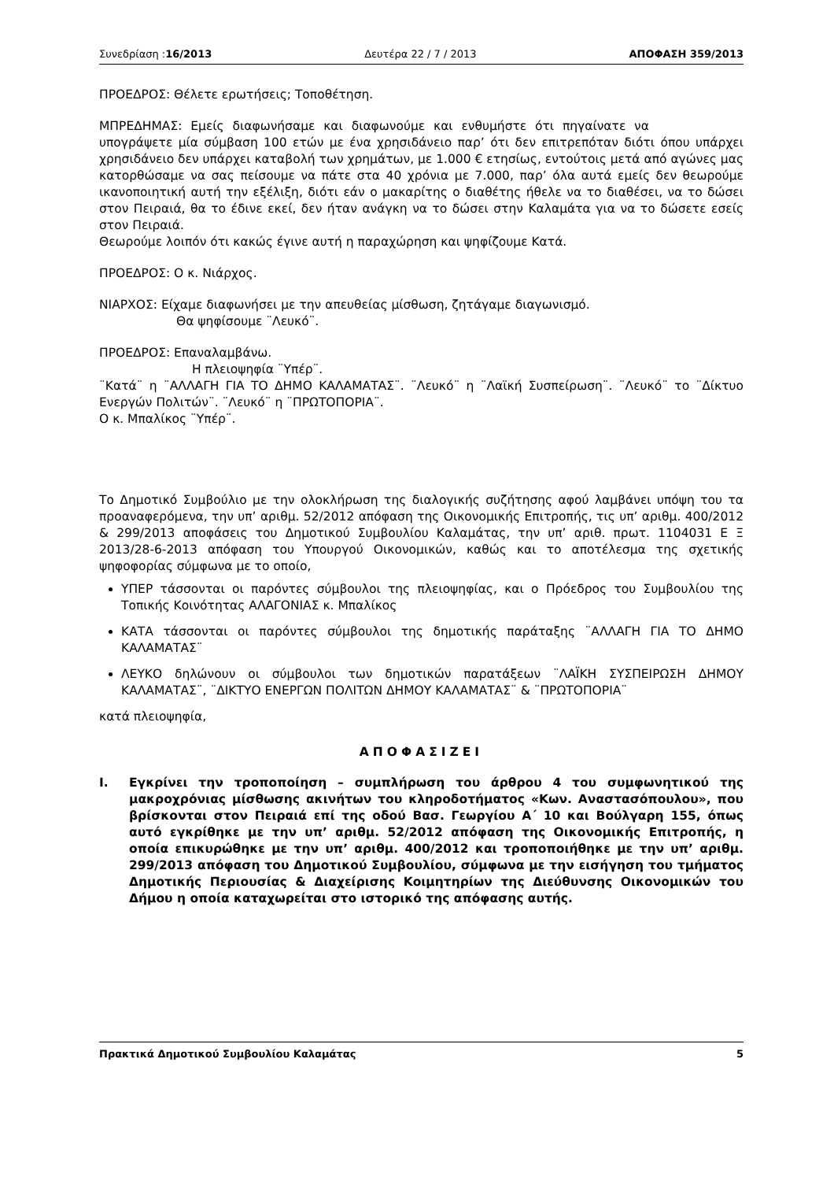Συνεδρίαση :16/2013 Δευτέρα 22 / 7 / 2013 ΑΠΟΦΑΣΗ 359/2013
ΠΡΟΕΔΡΟΣ: Θέλετε ερωτήσεις; Τοποθέτηση.
ΜΠΡΕΔΗΜΑΣ: Εμείς διαφωνήσαμε και διαφωνούμε και ενθυμήστε ότι πηγαίνατε να υπογράψετε μία σύμβαση 100 ετών με ένα χρησιδάνειο παρ’ ότι δεν επιτρεπόταν διότι όπου υπάρχει χρησιδάνειο δεν υπάρχει καταβολή των χρημάτων, με 1.000 € ετησίως, εντούτοις μετά από αγώνες μας κατορθώσαμε να σας πείσουμε να πάτε στα 40 χρόνια με 7.000, παρ’ όλα αυτά εμείς δεν θεωρούμε ικανοποιητική αυτή την εξέλιξη, διότι εάν ο μακαρίτης ο διαθέτης ήθελε να το διαθέσει, να το δώσει στον Πειραιά, θα το έδινε εκεί, δεν ήταν ανάγκη να το δώσει στην Καλαμάτα για να το δώσετε εσείς στον Πειραιά.
Θεωρούμε λοιπόν ότι κακώς έγινε αυτή η παραχώρηση και ψηφίζουμε Κατά.
ΠΡΟΕΔΡΟΣ: Ο κ. Νιάρχος.
ΝΙΑΡΧΟΣ: Είχαμε διαφωνήσει με την απευθείας μίσθωση, ζητάγαμε διαγωνισμό.
Θα ψηφίσουμε ¨Λευκό¨.
ΠΡΟΕΔΡΟΣ: Επαναλαμβάνω.
Η πλειοψηφία ¨Υπέρ¨.
¨Κατά¨ η ¨ΑΛΛΑΓΗ ΓΙΑ ΤΟ ΔΗΜΟ ΚΑΛΑΜΑΤΑΣ¨. ¨Λευκό¨ η ¨Λαϊκή Συσπείρωση¨. ¨Λευκό¨ το ¨Δίκτυο Ενεργών Πολιτών¨. ¨Λευκό¨ η ¨ΠΡΩΤΟΠΟΡΙΑ¨.
Ο κ. Μπαλίκος ¨Υπέρ¨.
Το Δημοτικό Συμβούλιο με την ολοκλήρωση της διαλογικής συζήτησης αφού λαμβάνει υπόψη του τα προαναφερόμενα, την υπ’ αριθμ. 52/2012 απόφαση της Οικονομικής Επιτροπής, τις υπ’ αριθμ. 400/2012 & 299/2013 αποφάσεις του Δημοτικού Συμβουλίου Καλαμάτας, την υπ’ αριθ. πρωτ. 1104031 Ε Ξ 2013/28-6-2013 απόφαση του Υπουργού Οικονομικών, καθώς και το αποτέλεσμα της σχετικής ψηφοφορίας σύμφωνα με το οποίο,
ΥΠΕΡ τάσσονται οι παρόντες σύμβουλοι της πλειοψηφίας, και ο Πρόεδρος του Συμβουλίου της Τοπικής Κοινότητας ΑΛΑΓΟΝΙΑΣ κ. Μπαλίκος
ΚΑΤΑ τάσσονται οι παρόντες σύμβουλοι της δημοτικής παράταξης ¨ΑΛΛΑΓΗ ΓΙΑ ΤΟ ΔΗΜΟ ΚΑΛΑΜΑΤΑΣ¨
ΛΕΥΚΟ δηλώνουν οι σύμβουλοι των δημοτικών παρατάξεων ¨ΛΑΪΚΗ ΣΥΣΠΕΙΡΩΣΗ ΔΗΜΟΥ ΚΑΛΑΜΑΤΑΣ¨, ¨ΔΙΚΤΥΟ ΕΝΕΡΓΩΝ ΠΟΛΙΤΩΝ ΔΗΜΟΥ ΚΑΛΑΜΑΤΑΣ¨ & ¨ΠΡΩΤΟΠΟΡΙΑ¨
κατά πλειοψηφία,
ΑΠΟΦΑΣΙΖΕΙ
Ι. Εγκρίνει την τροποποίηση – συμπλήρωση του άρθρου 4 του συμφωνητικού της μακροχρόνιας μίσθωσης ακινήτων του κληροδοτήματος «Κων. Αναστασόπουλου», που βρίσκονται στον Πειραιά επί της οδού Βασ. Γεωργίου Α΄ 10 και Βούλγαρη 155, όπως αυτό εγκρίθηκε με την υπ’ αριθμ. 52/2012 απόφαση της Οικονομικής Επιτροπής, η οποία επικυρώθηκε με την υπ’ αριθμ. 400/2012 και τροποποιήθηκε με την υπ’ αριθμ. 299/2013 απόφαση του Δημοτικού Συμβουλίου, σύμφωνα με την εισήγηση του τμήματος Δημοτικής Περιουσίας & Διαχείρισης Κοιμητηρίων της Διεύθυνσης Οικονομικών του Δήμου η οποία καταχωρείται στο ιστορικό της απόφασης αυτής.
Πρακτικά Δημοτικού Συμβουλίου Καλαμάτας 5